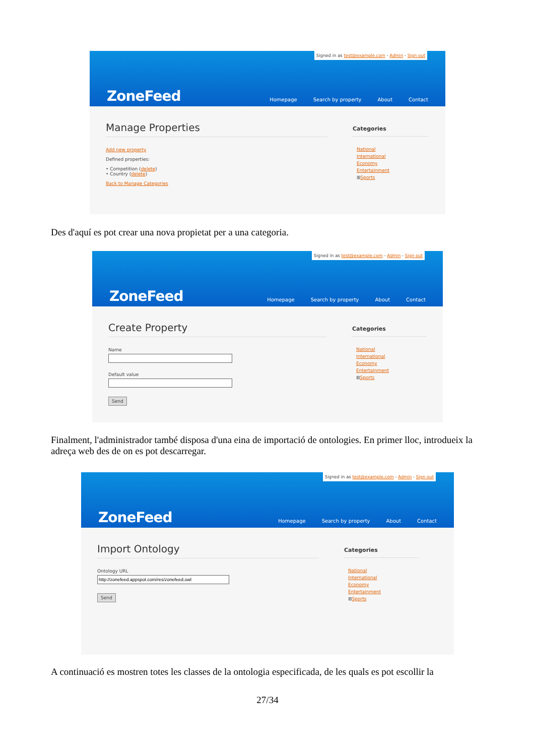Signed in as test@example.com - Admin - Sign out
ZoneFeed
Homepage Search by property About Contact
Manage Properties
Add new property
Defined properties:
• Competition (delete)
• Country (delete)
Back to Manage Categories
Categories
National
International
Economy
Entertainment
⊞Sports
Des d'aquí es pot crear una nova propietat per a una categoria.
Signed in as test@example.com - Admin - Sign out
ZoneFeed
Homepage Search by property About Contact
Create Property
NameDefault value Send
Categories
National
International
Economy
Entertainment
⊞Sports
Finalment, l'administrador també disposa d'una eina de importació de ontologies. En primer lloc, introdueix la adreça web des de on es pot descarregar.
Signed in as test@example.com - Admin - Sign out
ZoneFeed
Homepage Search by property About Contact
Import Ontology
Ontology URL Send
Categories
National
International
Economy
Entertainment
⊞Sports
A continuació es mostren totes les classes de la ontologia especificada, de les quals es pot escollir la
27/34